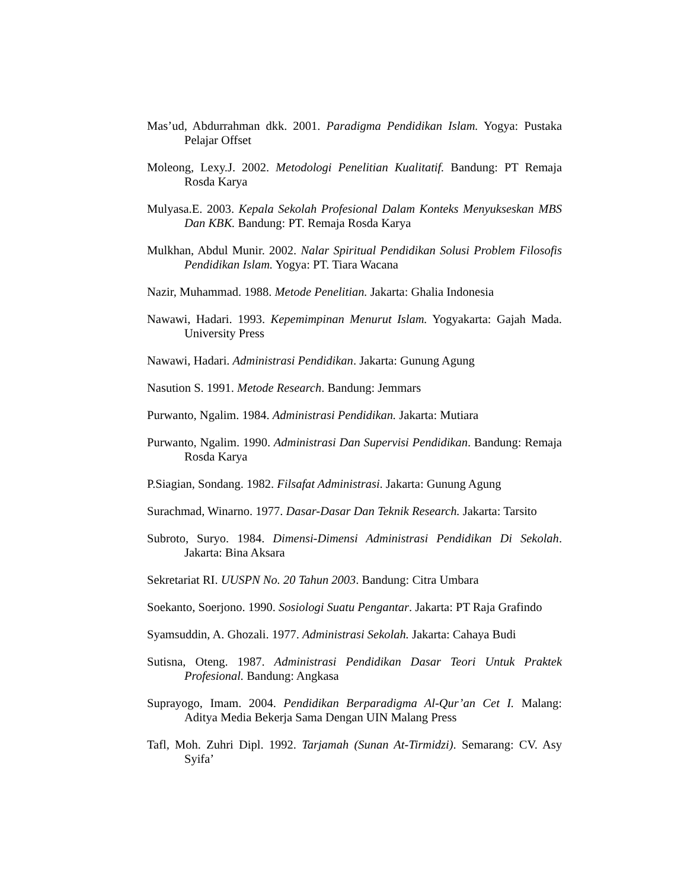Mas’ud, Abdurrahman dkk. 2001. Paradigma Pendidikan Islam. Yogya: Pustaka Pelajar Offset
Moleong, Lexy.J. 2002. Metodologi Penelitian Kualitatif. Bandung: PT Remaja Rosda Karya
Mulyasa.E. 2003. Kepala Sekolah Profesional Dalam Konteks Menyukseskan MBS Dan KBK. Bandung: PT. Remaja Rosda Karya
Mulkhan, Abdul Munir. 2002. Nalar Spiritual Pendidikan Solusi Problem Filosofis Pendidikan Islam. Yogya: PT. Tiara Wacana
Nazir, Muhammad. 1988. Metode Penelitian. Jakarta: Ghalia Indonesia
Nawawi, Hadari. 1993. Kepemimpinan Menurut Islam. Yogyakarta: Gajah Mada. University Press
Nawawi, Hadari. Administrasi Pendidikan. Jakarta: Gunung Agung
Nasution S. 1991. Metode Research. Bandung: Jemmars
Purwanto, Ngalim. 1984. Administrasi Pendidikan. Jakarta: Mutiara
Purwanto, Ngalim. 1990. Administrasi Dan Supervisi Pendidikan. Bandung: Remaja Rosda Karya
P.Siagian, Sondang. 1982. Filsafat Administrasi. Jakarta: Gunung Agung
Surachmad, Winarno. 1977. Dasar-Dasar Dan Teknik Research. Jakarta: Tarsito
Subroto, Suryo. 1984. Dimensi-Dimensi Administrasi Pendidikan Di Sekolah. Jakarta: Bina Aksara
Sekretariat RI. UUSPN No. 20 Tahun 2003. Bandung: Citra Umbara
Soekanto, Soerjono. 1990. Sosiologi Suatu Pengantar. Jakarta: PT Raja Grafindo
Syamsuddin, A. Ghozali. 1977. Administrasi Sekolah. Jakarta: Cahaya Budi
Sutisna, Oteng. 1987. Administrasi Pendidikan Dasar Teori Untuk Praktek Profesional. Bandung: Angkasa
Suprayogo, Imam. 2004. Pendidikan Berparadigma Al-Qur’an Cet I. Malang: Aditya Media Bekerja Sama Dengan UIN Malang Press
Tafl, Moh. Zuhri Dipl. 1992. Tarjamah (Sunan At-Tirmidzi). Semarang: CV. Asy Syifa’